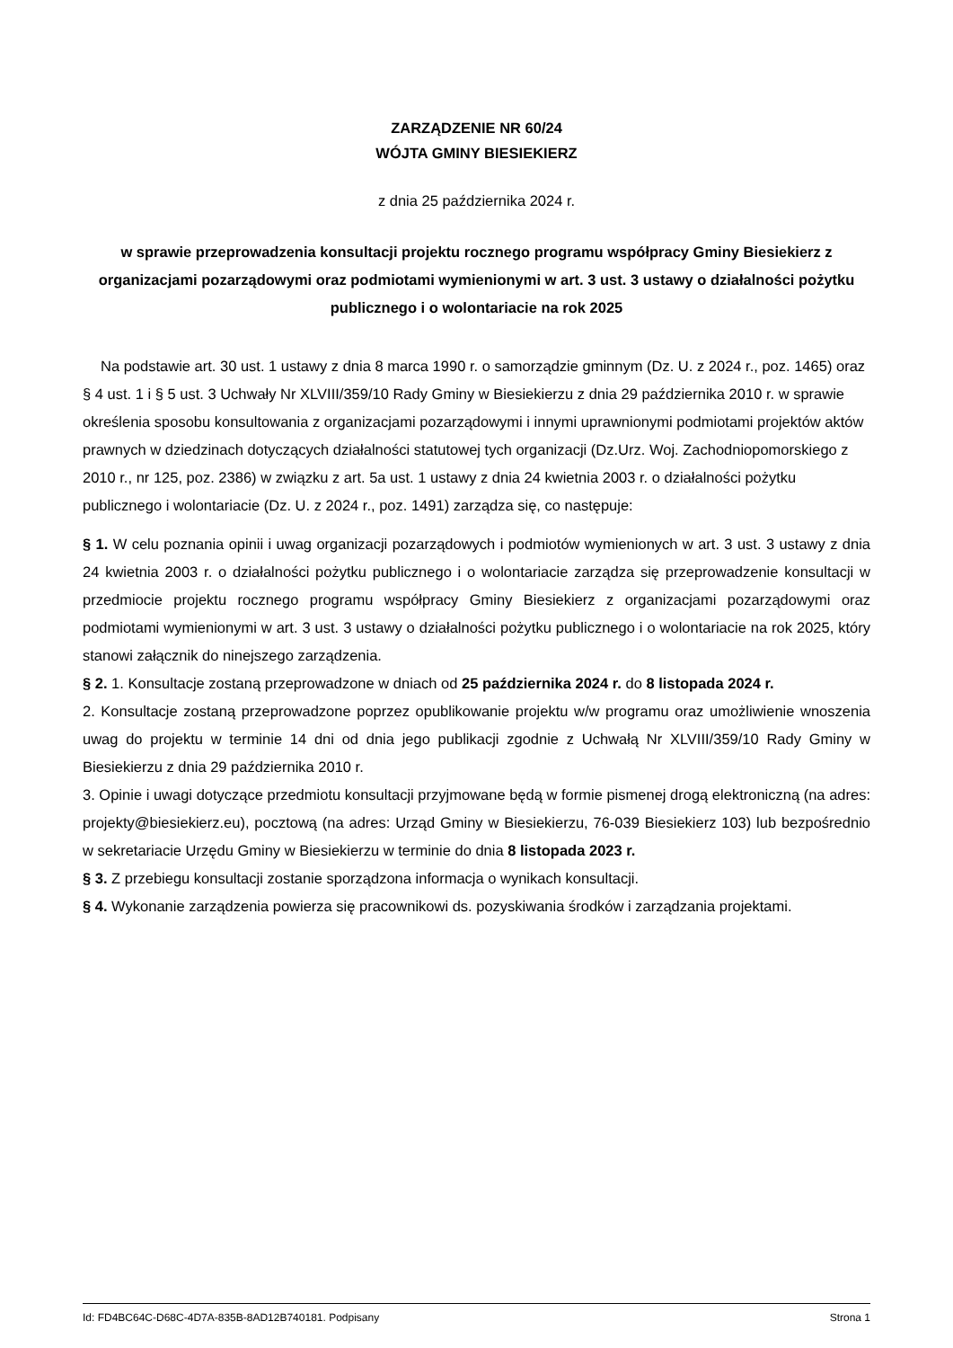ZARZĄDZENIE NR 60/24
WÓJTA GMINY BIESIEKIERZ
z dnia 25 października 2024 r.
w sprawie przeprowadzenia konsultacji projektu rocznego programu współpracy Gminy Biesiekierz z organizacjami pozarządowymi oraz podmiotami wymienionymi w art. 3 ust. 3 ustawy o działalności pożytku publicznego i o wolontariacie na rok 2025
Na podstawie art. 30 ust. 1 ustawy z dnia 8 marca 1990 r. o samorządzie gminnym (Dz. U. z 2024 r., poz. 1465) oraz § 4 ust. 1 i § 5 ust. 3 Uchwały Nr XLVIII/359/10 Rady Gminy w Biesiekierzu z dnia 29 października 2010 r. w sprawie określenia sposobu konsultowania z organizacjami pozarządowymi i innymi uprawnionymi podmiotami projektów aktów prawnych w dziedzinach dotyczących działalności statutowej tych organizacji (Dz.Urz. Woj. Zachodniopomorskiego z 2010 r., nr 125, poz. 2386) w związku z art. 5a ust. 1 ustawy z dnia 24 kwietnia 2003 r. o działalności pożytku publicznego i wolontariacie (Dz. U. z 2024 r., poz. 1491) zarządza się, co następuje:
§ 1. W celu poznania opinii i uwag organizacji pozarządowych i podmiotów wymienionych w art. 3 ust. 3 ustawy z dnia 24 kwietnia 2003 r. o działalności pożytku publicznego i o wolontariacie zarządza się przeprowadzenie konsultacji w przedmiocie projektu rocznego programu współpracy Gminy Biesiekierz z organizacjami pozarządowymi oraz podmiotami wymienionymi w art. 3 ust. 3 ustawy o działalności pożytku publicznego i o wolontariacie na rok 2025, który stanowi załącznik do ninejszego zarządzenia.
§ 2. 1. Konsultacje zostaną przeprowadzone w dniach od 25 października 2024 r. do 8 listopada 2024 r.
2. Konsultacje zostaną przeprowadzone poprzez opublikowanie projektu w/w programu oraz umożliwienie wnoszenia uwag do projektu w terminie 14 dni od dnia jego publikacji zgodnie z Uchwałą Nr XLVIII/359/10 Rady Gminy w Biesiekierzu z dnia 29 października 2010 r.
3. Opinie i uwagi dotyczące przedmiotu konsultacji przyjmowane będą w formie pismenej drogą elektroniczną (na adres: projekty@biesiekierz.eu), pocztową (na adres: Urząd Gminy w Biesiekierzu, 76-039 Biesiekierz 103) lub bezpośrednio w sekretariacie Urzędu Gminy w Biesiekierzu w terminie do dnia 8 listopada 2023 r.
§ 3. Z przebiegu konsultacji zostanie sporządzona informacja o wynikach konsultacji.
§ 4. Wykonanie zarządzenia powierza się pracownikowi ds. pozyskiwania środków i zarządzania projektami.
Id: FD4BC64C-D68C-4D7A-835B-8AD12B740181. Podpisany Strona 1